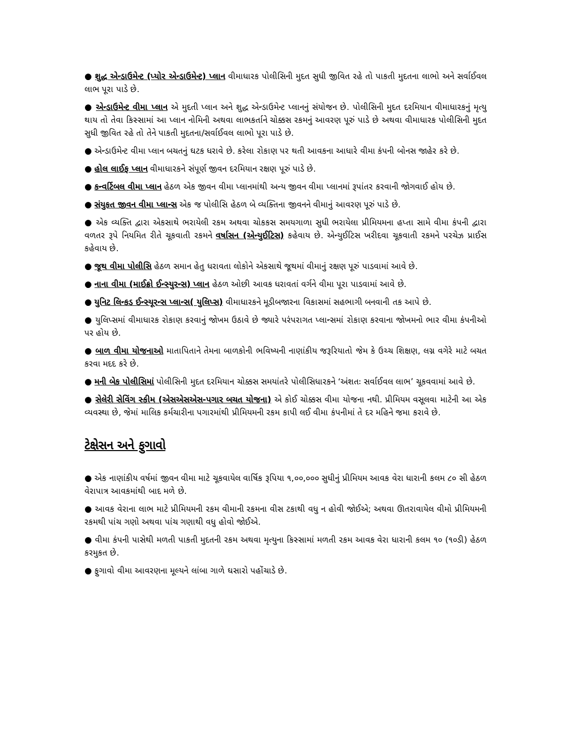● શુદ્ધ એન્ડાઉમેન્ટ (પ્યોર એન્ડાઉમેન્ટ) પ્લાન વીમાધારક પોલીસિની મુદત સુધી જીવિત રહે તો પાકતી મુદતના લાભો અને સર્વાઈવલ લાભ પૂરા પાડે છે.
● એન્ડાઉમેન્ટ વીમા પ્લાન એ મુદતી પ્લાન અને શુદ્ધ એન્ડાઉમેન્ટ પ્લાનનું સંયોજન છે. પોલીસિની મુદત દરમિયાન વીમાધારકનું મૃત્યુ થાય તો તેવા કિસ્સામાં આ પ્લાન નોમિની અથવા લાભકર્તાને ચોક્કસ રકમનું આવરણ પૂરું પાડે છે અથવા વીમાધારક પોલીસિની મુદત સુધી જીવિત રહે તો તેને પાકતી મુદતના/સર્વાઈવલ લાભો પૂરા પાડે છે.
● એન્ડાઉમેન્ટ વીમા પ્લાન બચતનું ઘટક ધરાવે છે. કરેલા રોકાણ પર થતી આવકના આધારે વીમા કંપની બોનસ જાહેર કરે છે.
● હોલ લાઈફ પ્લાન વીમાધારકને સંપૂર્ણ જીવન દરમિયાન રક્ષણ પૂરું પાડે છે.
● કન્વર્ટિબલ વીમા પ્લાન હેઠળ એક જીવન વીમા પ્લાનમાંથી અન્ય જીવન વીમા પ્લાનમાં રૂપાંતર કરવાની જોગવાઈ હોય છે.
● સંયુકત જીવન વીમા પ્લાન્સ એક જ પોલીસિ હેઠળ બે વ્યક્તિના જીવનને વીમાનું આવરણ પૂરું પાડે છે.
● એક વ્યક્તિ દ્વારા એકસાથે ભરાયેલી રકમ અથવા ચોકકસ સમયગાળા સુધી ભરાયેલા પ્રીમિયમના હપ્તા સામે વીમા કંપની દ્વારા વળતર રૂપે નિયમિત રીતે ચૂકવાતી રકમને વર્ષાસન (એન્યુઈટિસ) કહેવાય છે. એન્યુઈટિસ ખરીદવા ચૂકવાતી રકમને પરચેઝ પ્રાઈસ કહેવાય છે.
● જૂથ વીમા પોલીસિ હેઠળ સમાન હેતુ ધરાવતા લોકોને એકસાથે જૂથમાં વીમાનું રક્ષણ પૂરું પાડવામાં આવે છે.
● નાના વીમા (માઈક્રો ઈન્સ્યુરન્સ) પ્લાન હેઠળ ઓછી આવક ધરાવતાં વર્ગને વીમા પૂરા પાડવામાં આવે છે.
● યુનિટ લિન્કડ ઈન્સ્યૂરન્સ પ્લાન્સ( યુલિપ્સ) વીમાધારકને મૂડીબજારના વિકાસમાં સહભાગી બનવાની તક આપે છે.
● યુલિપ્સમાં વીમાધારક રોકાણ કરવાનું જોખમ ઉઠાવે છે જ્યારે પરંપરાગત પ્લાન્સમાં રોકાણ કરવાના જોખમનો ભાર વીમા કંપનીઓ પર હોય છે.
● બાળ વીમા યોજનાઓ માતાપિતાને તેમના બાળકોની ભવિષ્યની નાણાંકીય જરૂરિયાતો જેમ કે ઉચ્ચ શિક્ષણ, લગ્ન વગેરે માટે બચત કરવા મદદ કરે છે.
● મની બેક પોલીસિમાં પોલીસિની મુદત દરમિયાન ચોક્કસ સમયાંતરે પોલીસિધારકને ‘અંશતઃ સર્વાઈવલ લાભ’ ચૂકવવામાં આવે છે.
● સેલેરી સેવિંગ સ્કીમ (એસએસએસ-પગાર બચત યોજના) એ કોઈ ચોક્કસ વીમા યોજના નથી. પ્રીમિયમ વસૂલવા માટેની આ એક વ્યવસ્થા છે, જેમાં માલિક કર્મચારીના પગારમાંથી પ્રીમિયમની રકમ કાપી લઈ વીમા કંપનીમાં તે દર મહિને જમા કરાવે છે.
ટેક્ષેસન અને ફુગાવો
● એક નાણાંકીય વર્ષમાં જીવન વીમા માટે ચૂકવાયેલ વાર્ષિક રૂપિયા ૧,૦૦,૦૦૦ સુધીનું પ્રીમિયમ આવક વેરા ધારાની કલમ ૮૦ સી હેઠળ વેરાપાત્ર આવકમાંથી બાદ મળે છે.
● આવક વેરાના લાભ માટે પ્રીમિયમની રકમ વીમાની રકમના વીસ ટકાથી વધુ ન હોવી જોઈએ; અથવા ઊતરાવાયેલ વીમો પ્રીમિયમની રકમથી પાંચ ગણો અથવા પાંચ ગણાથી વધુ હોવો જોઈએ.
● વીમા કંપની પાસેથી મળતી પાકતી મુદતની રકમ અથવા મૃત્યુના કિસ્સામાં મળતી રકમ આવક વેરા ધારાની કલમ ૧૦ (૧૦ડી) હેઠળ કરમુકત છે.
● ફુગાવો વીમા આવરણના મૂલ્યને લાંબા ગાળે ઘસારો પહોંચાડે છે.